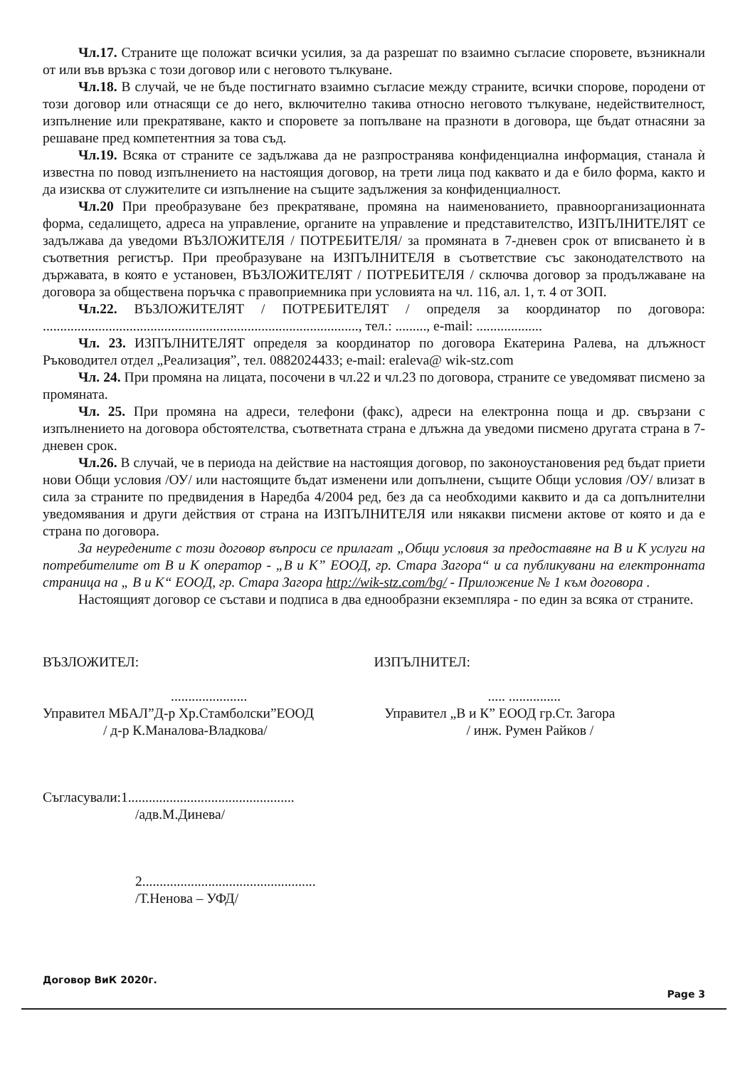Чл.17. Страните ще положат всички усилия, за да разрешат по взаимно съгласие споровете, възникнали от или във връзка с този договор или с неговото тълкуване.
Чл.18. В случай, че не бъде постигнато взаимно съгласие между страните, всички спорове, породени от този договор или отнасящи се до него, включително такива относно неговото тълкуване, недействителност, изпълнение или прекратяване, както и споровете за попълване на празноти в договора, ще бъдат отнасяни за решаване пред компетентния за това съд.
Чл.19. Всяка от страните се задължава да не разпространява конфиденциална информация, станала ѝ известна по повод изпълнението на настоящия договор, на трети лица под каквато и да е било форма, както и да изисква от служителите си изпълнение на същите задължения за конфиденциалност.
Чл.20 При преобразуване без прекратяване, промяна на наименованието, правноорганизационната форма, седалището, адреса на управление, органите на управление и представителство, ИЗПЪЛНИТЕЛЯТ се задължава да уведоми ВЪЗЛОЖИТЕЛЯ / ПОТРЕБИТЕЛЯ/ за промяната в 7-дневен срок от вписването ѝ в съответния регистър. При преобразуване на ИЗПЪЛНИТЕЛЯ в съответствие със законодателството на държавата, в която е установен, ВЪЗЛОЖИТЕЛЯТ / ПОТРЕБИТЕЛЯ / сключва договор за продължаване на договора за обществена поръчка с правоприемника при условията на чл. 116, ал. 1, т. 4 от ЗОП.
Чл.22. ВЪЗЛОЖИТЕЛЯТ / ПОТРЕБИТЕЛЯТ / определя за координатор по договора: ..........................................................................................., тел.: ........., e-mail: ...................
Чл. 23. ИЗПЪЛНИТЕЛЯТ определя за координатор по договора Екатерина Ралева, на длъжност Ръководител отдел „Реализация”, тел. 0882024433; e-mail: eraleva@ wik-stz.com
Чл. 24. При промяна на лицата, посочени в чл.22 и чл.23 по договора, страните се уведомяват писмено за промяната.
Чл. 25. При промяна на адреси, телефони (факс), адреси на електронна поща и др. свързани с изпълнението на договора обстоятелства, съответната страна е длъжна да уведоми писмено другата страна в 7-дневен срок.
Чл.26. В случай, че в периода на действие на настоящия договор, по законоустановения ред бъдат приети нови Общи условия /ОУ/ или настоящите бъдат изменени или допълнени, същите Общи условия /ОУ/ влизат в сила за страните по предвидения в Наредба 4/2004 ред, без да са необходими каквито и да са допълнителни уведомявания и други действия от страна на ИЗПЪЛНИТЕЛЯ или някакви писмени актове от която и да е страна по договора.
За неуредените с този договор въпроси се прилагат „Общи условия за предоставяне на В и К услуги на потребителите от В и К оператор - „В и К” ЕООД, гр. Стара Загора“ и са публикувани на електронната страница на „ В и К“ ЕООД, гр. Стара Загора http://wik-stz.com/bg/ - Приложение № 1 към договора .
Настоящият договор се състави и подписа в два еднообразни екземпляра - по един за всяка от страните.
ВЪЗЛОЖИТЕЛ:
......................
Управител МБАЛ”Д-р Хр.Стамболски”ЕООД
/ д-р К.Маналова-Владкова/
ИЗПЪЛНИТЕЛ:
..... ...............
Управител „В и К” ЕООД гр.Ст. Загора
/ инж. Румен Райков /
Съгласували:1................................................
/адв.М.Динева/
2..................................................
/Т.Ненова – УФД/
Договор ВиК 2020г. Page 3